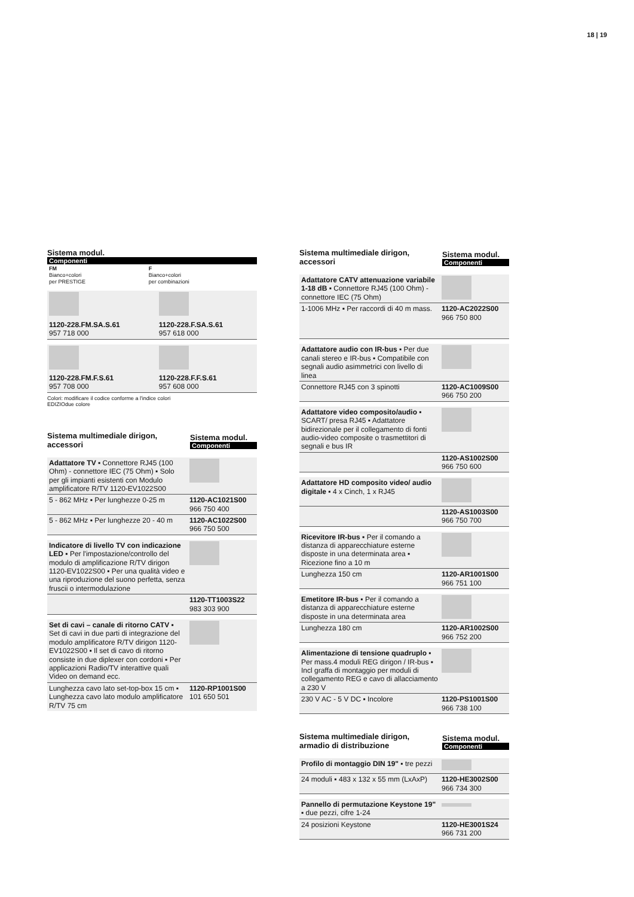18 | 19
Sistema modul.
Componenti
| FM Bianco+colori per PRESTIGE | F Bianco+colori per combinazioni |
| 1120-228.FM.SA.S.61 957 718 000 | 1120-228.F.SA.S.61 957 618 000 |
| 1120-228.FM.F.S.61 957 708 000 | 1120-228.F.F.S.61 957 608 000 |
Colori: modificare il codice conforme a l'indice colori
EDIZIOdue colore
Sistema multimediale dirigon,
accessori
Sistema modul.
Componenti
| Adattatore TV ▪ Connettore RJ45 (100 Ohm) - connettore IEC (75 Ohm) ▪ Solo per gli impianti esistenti con Modulo amplificatore R/TV 1120-EV1022S00 | |
| 5 - 862 MHz ▪ Per lunghezze 0-25 m | 1120-AC1021S00 966 750 400 |
| 5 - 862 MHz ▪ Per lunghezze 20 - 40 m | 1120-AC1022S00 966 750 500 |
| Indicatore di livello TV con indicazione LED ▪ Per l'impostazione/controllo del modulo di amplificazione R/TV dirigon 1120-EV1022S00 ▪ Per una qualità video e una riproduzione del suono perfetta, senza fruscii o intermodulazione | |
| | 1120-TT1003S22 983 303 900 |
| Set di cavi – canale di ritorno CATV ▪ Set di cavi in due parti di integrazione del modulo amplificatore R/TV dirigon 1120-EV1022S00 ▪ Il set di cavo di ritorno consiste in due diplexer con cordoni ▪ Per applicazioni Radio/TV interattive quali Video on demand ecc. | |
| Lunghezza cavo lato set-top-box 15 cm ▪ Lunghezza cavo lato modulo amplificatore R/TV 75 cm | 1120-RP1001S00 101 650 501 |
Sistema multimediale dirigon,
accessori
Sistema modul.
Componenti
| Adattatore CATV attenuazione variabile 1-18 dB ▪ Connettore RJ45 (100 Ohm) - connettore IEC (75 Ohm) | |
| 1-1006 MHz ▪ Per raccordi di 40 m mass. | 1120-AC2022S00 966 750 800 |
| Adattatore audio con IR-bus ▪ Per due canali stereo e IR-bus ▪ Compatibile con segnali audio asimmetrici con livello di linea | |
| Connettore RJ45 con 3 spinotti | 1120-AC1009S00 966 750 200 |
| Adattatore video composito/audio ▪ SCART/ presa RJ45 ▪ Adattatore bidirezionale per il collegamento di fonti audio-video composite o trasmettitori di segnali e bus IR | |
| | 1120-AS1002S00 966 750 600 |
| Adattatore HD composito video/ audio digitale ▪ 4 x Cinch, 1 x RJ45 | |
| | 1120-AS1003S00 966 750 700 |
| Ricevitore IR-bus ▪ Per il comando a distanza di apparecchiature esterne disposte in una determinata area ▪ Ricezione fino a 10 m | |
| Lunghezza 150 cm | 1120-AR1001S00 966 751 100 |
| Emetitore IR-bus ▪ Per il comando a distanza di apparecchiature esterne disposte in una determinata area | |
| Lunghezza 180 cm | 1120-AR1002S00 966 752 200 |
| Alimentazione di tensione quadruplo ▪ Per mass.4 moduli REG dirigon / IR-bus ▪ Incl graffa di montaggio per moduli di collegamento REG e cavo di allacciamento a 230 V | |
| 230 V AC - 5 V DC ▪ Incolore | 1120-PS1001S00 966 738 100 |
Sistema multimediale dirigon,
armadio di distribuzione
Sistema modul.
Componenti
| Profilo di montaggio DIN 19" ▪ tre pezzi | |
| 24 moduli ▪ 483 x 132 x 55 mm (LxAxP) | 1120-HE3002S00 966 734 300 |
| Pannello di permutazione Keystone 19" ▪ due pezzi, cifre 1-24 | |
| 24 posizioni Keystone | 1120-HE3001S24 966 731 200 |